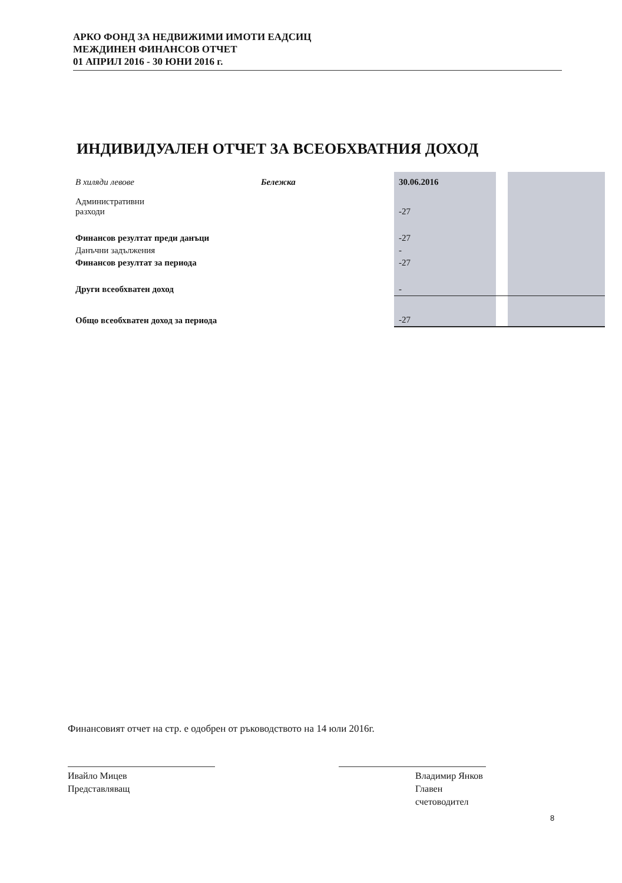АРКО ФОНД ЗА НЕДВИЖИМИ ИМОТИ ЕАДСИЦ
МЕЖДИНЕН ФИНАНСОВ ОТЧЕТ
01 АПРИЛ 2016 - 30 ЮНИ 2016 г.
ИНДИВИДУАЛЕН ОТЧЕТ ЗА ВСЕОБХВАТНИЯ ДОХОД
| В хиляди левове | Бележка | 30.06.2016 | | |
| Административни разходи | | -27 | | |
| Финансов резултат преди данъци | | -27 | | |
| Данъчни задължения | | - | | |
| Финансов резултат за периода | | -27 | | |
| Други всеобхватен доход | | - | | |
| Общо всеобхватен доход за периода | | -27 | | |
Финансовият отчет на стр. е одобрен от ръководството на 14 юли 2016г.
Ивайло Мицев
Представляващ
Владимир Янков
Главен счетоводител
8